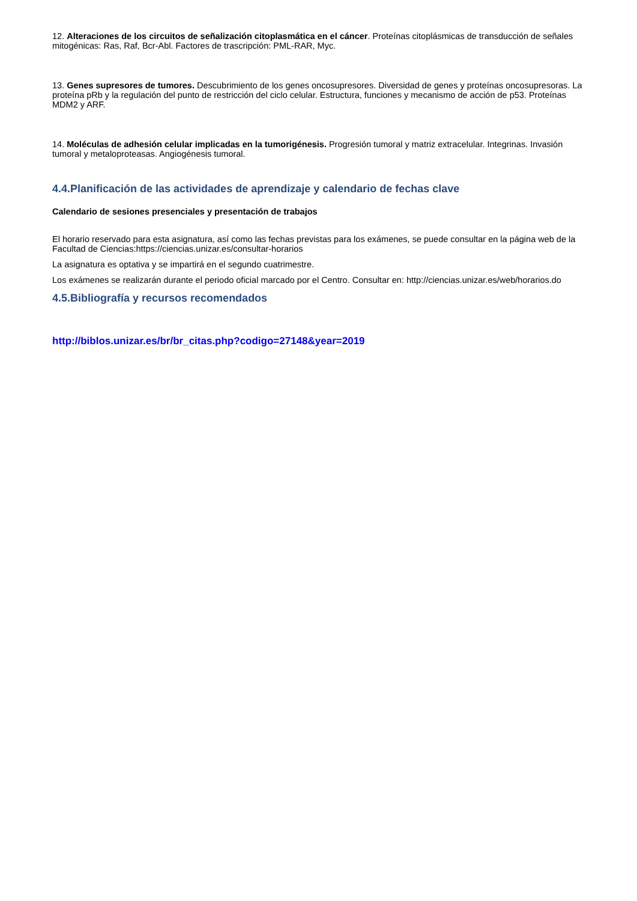12. Alteraciones de los circuitos de señalización citoplasmática en el cáncer. Proteínas citoplásmicas de transducción de señales mitogénicas: Ras, Raf, Bcr-Abl. Factores de trascripción: PML-RAR, Myc.
13. Genes supresores de tumores. Descubrimiento de los genes oncosupresores. Diversidad de genes y proteínas oncosupresoras. La proteína pRb y la regulación del punto de restricción del ciclo celular. Estructura, funciones y mecanismo de acción de p53. Proteínas MDM2 y ARF.
14. Moléculas de adhesión celular implicadas en la tumorigénesis. Progresión tumoral y matriz extracelular. Integrinas. Invasión tumoral y metaloproteasas. Angiogénesis tumoral.
4.4.Planificación de las actividades de aprendizaje y calendario de fechas clave
Calendario de sesiones presenciales y presentación de trabajos
El horario reservado para esta asignatura, así como las fechas previstas para los exámenes, se puede consultar en la página web de la Facultad de Ciencias:https://ciencias.unizar.es/consultar-horarios
La asignatura es optativa y se impartirá en el segundo cuatrimestre.
Los exámenes se realizarán durante el periodo oficial marcado por el Centro. Consultar en: http://ciencias.unizar.es/web/horarios.do
4.5.Bibliografía y recursos recomendados
http://biblos.unizar.es/br/br_citas.php?codigo=27148&year=2019